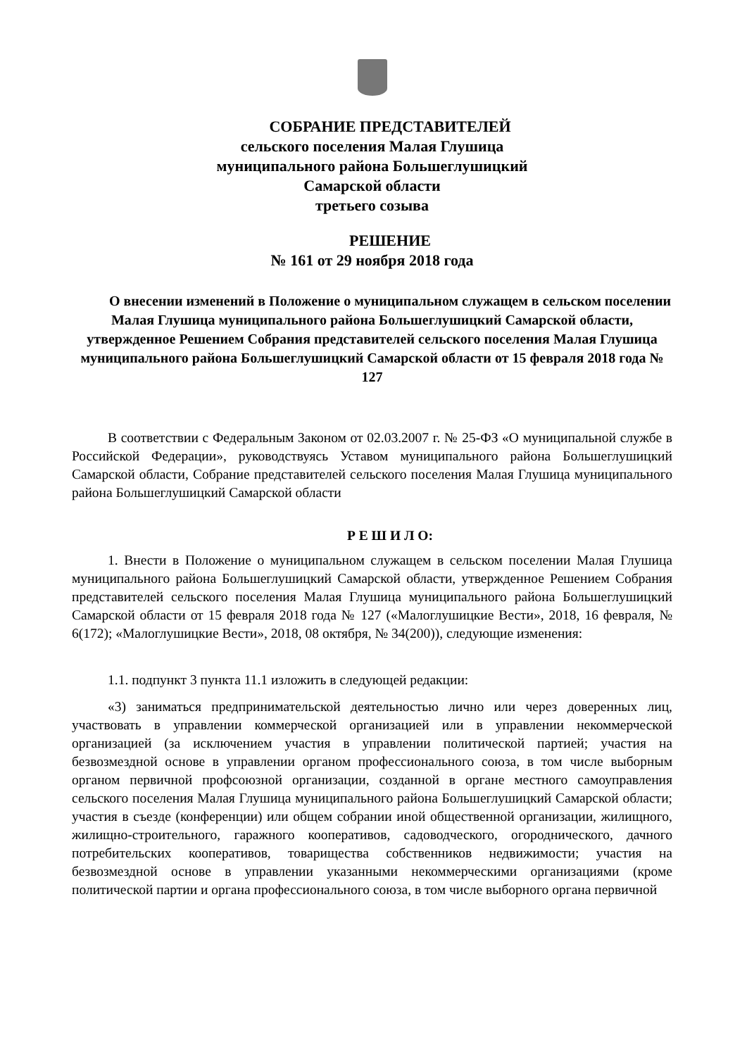СОБРАНИЕ ПРЕДСТАВИТЕЛЕЙ
сельского поселения Малая Глушица
муниципального района Большеглушицкий
Самарской области
третьего созыва
РЕШЕНИЕ
№ 161 от 29 ноября 2018 года
О внесении изменений в Положение о муниципальном служащем в сельском поселении Малая Глушица муниципального района Большеглушицкий Самарской области, утвержденное Решением Собрания представителей сельского поселения Малая Глушица муниципального района Большеглушицкий Самарской области от 15 февраля 2018 года № 127
В соответствии с Федеральным Законом от 02.03.2007 г. № 25-ФЗ «О муниципальной службе в Российской Федерации», руководствуясь Уставом муниципального района Большеглушицкий Самарской области, Собрание представителей сельского поселения Малая Глушица муниципального района Большеглушицкий Самарской области
Р Е Ш И Л О:
1. Внести в Положение о муниципальном служащем в сельском поселении Малая Глушица муниципального района Большеглушицкий Самарской области, утвержденное Решением Собрания представителей сельского поселения Малая Глушица муниципального района Большеглушицкий Самарской области от 15 февраля 2018 года № 127 («Малоглушицкие Вести», 2018, 16 февраля, № 6(172); «Малоглушицкие Вести», 2018, 08 октября, № 34(200)), следующие изменения:
1.1. подпункт 3 пункта 11.1 изложить в следующей редакции:
«3) заниматься предпринимательской деятельностью лично или через доверенных лиц, участвовать в управлении коммерческой организацией или в управлении некоммерческой организацией (за исключением участия в управлении политической партией; участия на безвозмездной основе в управлении органом профессионального союза, в том числе выборным органом первичной профсоюзной организации, созданной в органе местного самоуправления сельского поселения Малая Глушица муниципального района Большеглушицкий Самарской области; участия в съезде (конференции) или общем собрании иной общественной организации, жилищного, жилищно-строительного, гаражного кооперативов, садоводческого, огороднического, дачного потребительских кооперативов, товарищества собственников недвижимости; участия на безвозмездной основе в управлении указанными некоммерческими организациями (кроме политической партии и органа профессионального союза, в том числе выборного органа первичной